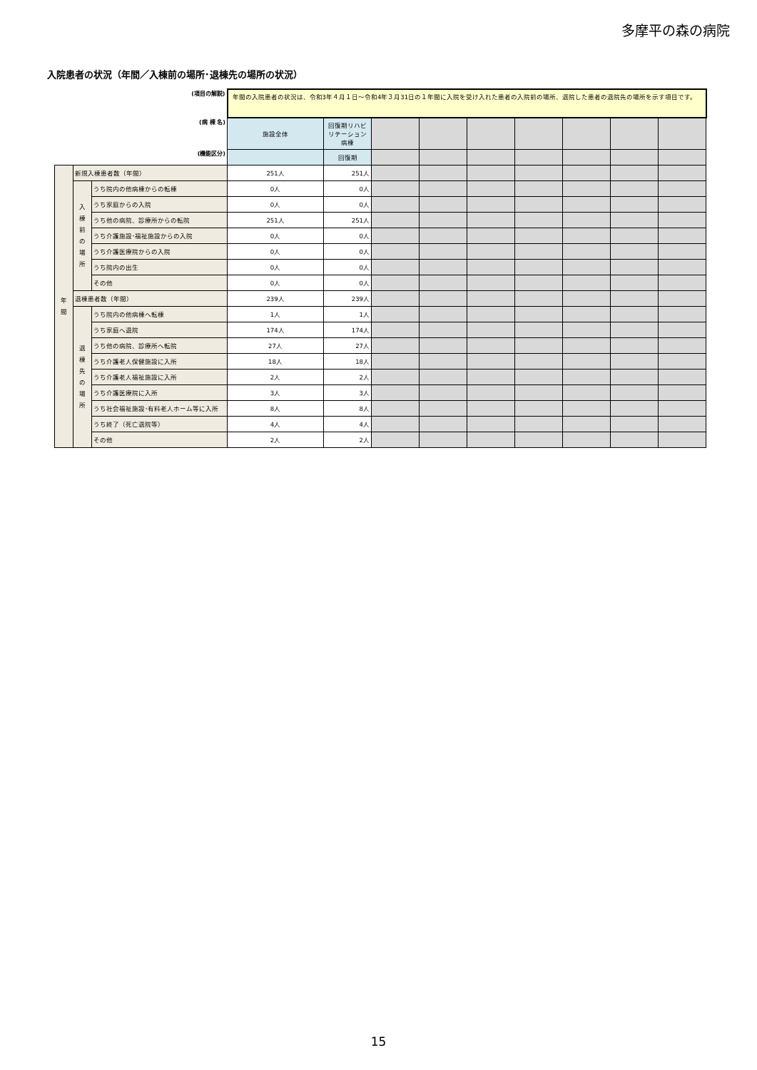多摩平の森の病院
入院患者の状況（年間／入棟前の場所･退棟先の場所の状況）
| (項目の解説) | | | 年間の入院患者の状況は、令和3年４月１日～令和4年３月31日の１年間に入院を受け入れた患者の入院前の場所、退院した患者の退院先の場所を示す項目です。 | | | | | | | | |
| (病 棟 名) | | | 施設全体 | 回復期リハビリテーション病棟 | | | | | | | |
| (機能区分) | | | | 回復期 | | | | | | | |
| 年 間 | 新規入棟患者数（年間） | | 251人 | 251人 | | | | | | | |
| | 入 棟 前 の 場 所 | うち院内の他病棟からの転棟 | 0人 | 0人 | | | | | | | |
| | | うち家庭からの入院 | 0人 | 0人 | | | | | | | |
| | | うち他の病院、診療所からの転院 | 251人 | 251人 | | | | | | | |
| | | うち介護施設･福祉施設からの入院 | 0人 | 0人 | | | | | | | |
| | | うち介護医療院からの入院 | 0人 | 0人 | | | | | | | |
| | | うち院内の出生 | 0人 | 0人 | | | | | | | |
| | | その他 | 0人 | 0人 | | | | | | | |
| | 退棟患者数（年間） | | 239人 | 239人 | | | | | | | |
| | 退 棟 先 の 場 所 | うち院内の他病棟へ転棟 | 1人 | 1人 | | | | | | | |
| | | うち家庭へ退院 | 174人 | 174人 | | | | | | | |
| | | うち他の病院、診療所へ転院 | 27人 | 27人 | | | | | | | |
| | | うち介護老人保健施設に入所 | 18人 | 18人 | | | | | | | |
| | | うち介護老人福祉施設に入所 | 2人 | 2人 | | | | | | | |
| | | うち介護医療院に入所 | 3人 | 3人 | | | | | | | |
| | | うち社会福祉施設･有料老人ホーム等に入所 | 8人 | 8人 | | | | | | | |
| | | うち終了（死亡退院等） | 4人 | 4人 | | | | | | | |
| | | その他 | 2人 | 2人 | | | | | | | |
15